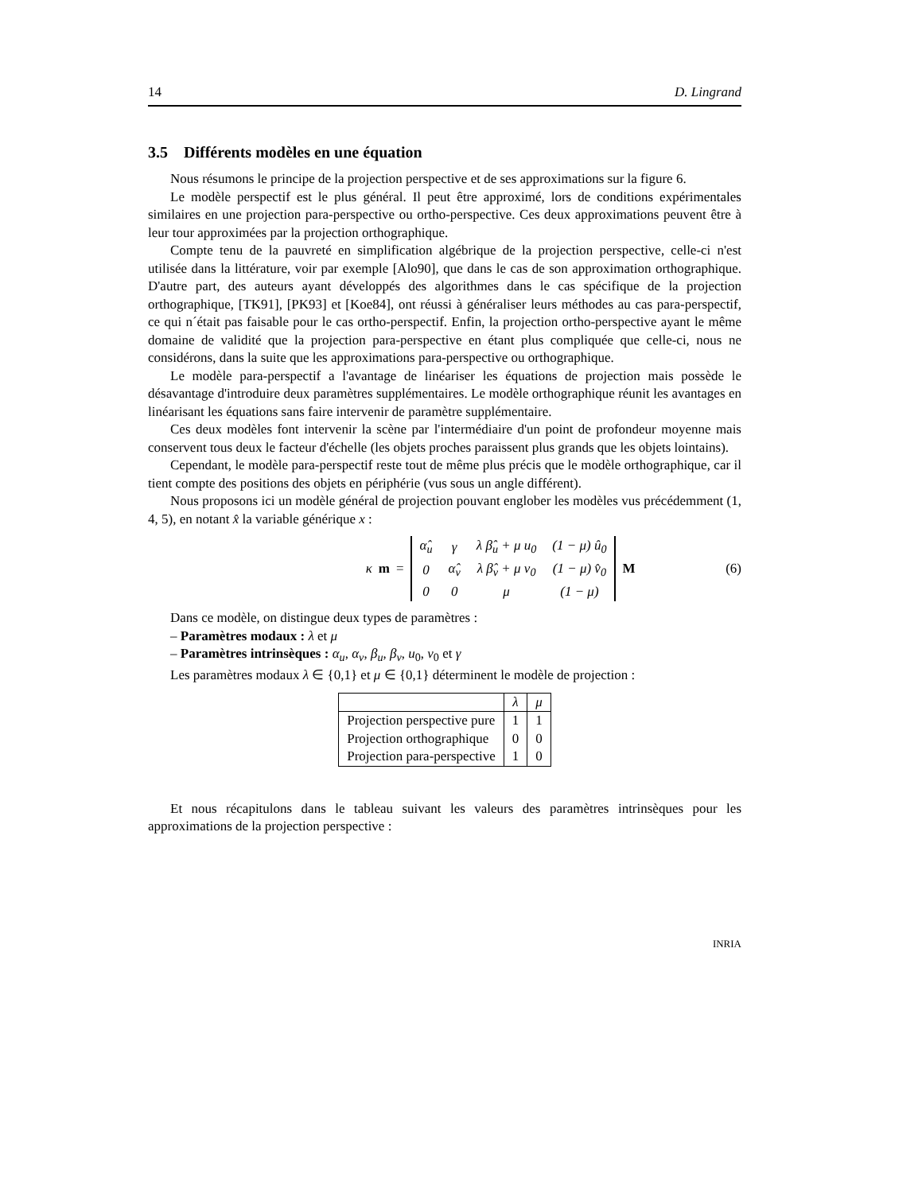14 D. Lingrand
3.5 Différents modèles en une équation
Nous résumons le principe de la projection perspective et de ses approximations sur la figure 6.
Le modèle perspectif est le plus général. Il peut être approximé, lors de conditions expérimentales similaires en une projection para-perspective ou ortho-perspective. Ces deux approximations peuvent être à leur tour approximées par la projection orthographique.
Compte tenu de la pauvreté en simplification algébrique de la projection perspective, celle-ci n'est utilisée dans la littérature, voir par exemple [Alo90], que dans le cas de son approximation orthographique. D'autre part, des auteurs ayant développés des algorithmes dans le cas spécifique de la projection orthographique, [TK91], [PK93] et [Koe84], ont réussi à généraliser leurs méthodes au cas para-perspectif, ce qui n´était pas faisable pour le cas ortho-perspectif. Enfin, la projection ortho-perspective ayant le même domaine de validité que la projection para-perspective en étant plus compliquée que celle-ci, nous ne considérons, dans la suite que les approximations para-perspective ou orthographique.
Le modèle para-perspectif a l'avantage de linéariser les équations de projection mais possède le désavantage d'introduire deux paramètres supplémentaires. Le modèle orthographique réunit les avantages en linéarisant les équations sans faire intervenir de paramètre supplémentaire.
Ces deux modèles font intervenir la scène par l'intermédiaire d'un point de profondeur moyenne mais conservent tous deux le facteur d'échelle (les objets proches paraissent plus grands que les objets lointains).
Cependant, le modèle para-perspectif reste tout de même plus précis que le modèle orthographique, car il tient compte des positions des objets en périphérie (vus sous un angle différent).
Nous proposons ici un modèle général de projection pouvant englober les modèles vus précédemment (1, 4, 5), en notant x̂ la variable générique x :
κ m =
| α̂<sub>u</sub> | γ | λ β̂<sub>u</sub> + μ u<sub>0</sub> | (1 − μ) û<sub>0</sub> |
| 0 | α̂<sub>v</sub> | λ β̂<sub>v</sub> + μ v<sub>0</sub> | (1 − μ) v̂<sub>0</sub> |
| 0 | 0 | μ | (1 − μ) |
M (6)
Dans ce modèle, on distingue deux types de paramètres :
– Paramètres modaux : λ et μ
– Paramètres intrinsèques : α<sub>u</sub>, α<sub>v</sub>, β<sub>u</sub>, β<sub>v</sub>, u<sub>0</sub>, v<sub>0</sub> et γ
Les paramètres modaux λ ∈ {0,1} et μ ∈ {0,1} déterminent le modèle de projection :
| | λ | μ |
| --- | --- | --- |
| Projection perspective pure | 1 | 1 |
| Projection orthographique | 0 | 0 |
| Projection para-perspective | 1 | 0 |
Et nous récapitulons dans le tableau suivant les valeurs des paramètres intrinsèques pour les approximations de la projection perspective :
INRIA